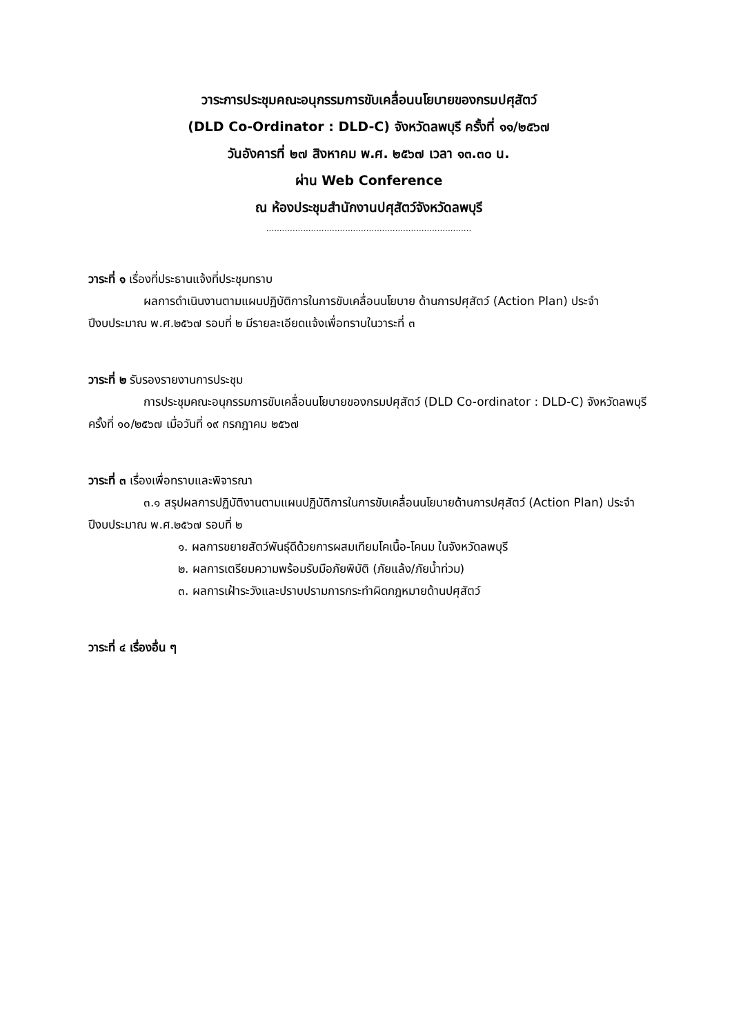วาระการประชุมคณะอนุกรรมการขับเคลื่อนนโยบายของกรมปศุสัตว์
(DLD Co-Ordinator : DLD-C) จังหวัดลพบุรี ครั้งที่ ๑๑/๒๕๖๗
วันอังคารที่ ๒๗ สิงหาคม พ.ศ. ๒๕๖๗ เวลา ๑๓.๓๐ น.
ผ่าน Web Conference
ณ ห้องประชุมสำนักงานปศุสัตว์จังหวัดลพบุรี
..............................................................................
วาระที่ ๑ เรื่องที่ประธานแจ้งที่ประชุมทราบ
ผลการดำเนินงานตามแผนปฏิบัติการในการขับเคลื่อนนโยบาย ด้านการปศุสัตว์ (Action Plan) ประจำปีงบประมาณ พ.ศ.๒๕๖๗ รอบที่ ๒ มีรายละเอียดแจ้งเพื่อทราบในวาระที่ ๓
วาระที่ ๒ รับรองรายงานการประชุม
การประชุมคณะอนุกรรมการขับเคลื่อนนโยบายของกรมปศุสัตว์ (DLD Co-ordinator : DLD-C) จังหวัดลพบุรี ครั้งที่ ๑๐/๒๕๖๗ เมื่อวันที่ ๑๙ กรกฎาคม ๒๕๖๗
วาระที่ ๓ เรื่องเพื่อทราบและพิจารณา
๓.๑ สรุปผลการปฏิบัติงานตามแผนปฏิบัติการในการขับเคลื่อนนโยบายด้านการปศุสัตว์ (Action Plan) ประจำปีงบประมาณ พ.ศ.๒๕๖๗ รอบที่ ๒
๑. ผลการขยายสัตว์พันธุ์ดีด้วยการผสมเทียมโคเนื้อ-โคนม ในจังหวัดลพบุรี
๒. ผลการเตรียมความพร้อมรับมือภัยพิบัติ (ภัยแล้ง/ภัยน้ำท่วม)
๓. ผลการเฝ้าระวังและปราบปรามการกระทำผิดกฎหมายด้านปศุสัตว์
วาระที่ ๔ เรื่องอื่น ๆ